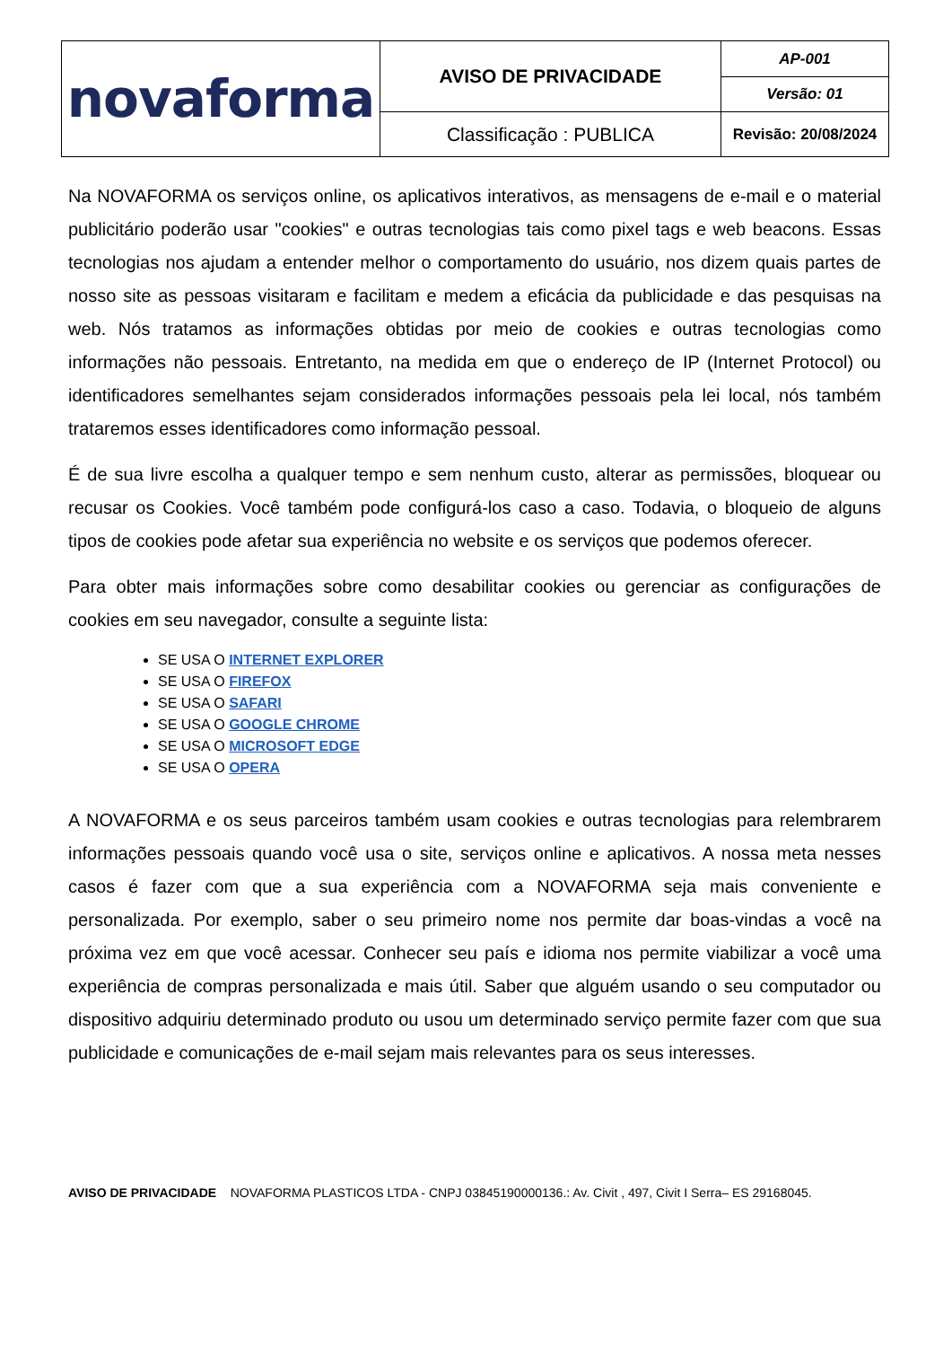| novaforma | AVISO DE PRIVACIDADE | AP-001 |
| | | Versão: 01 |
| | Classificação : PUBLICA | Revisão: 20/08/2024 |
Na NOVAFORMA os serviços online, os aplicativos interativos, as mensagens de e-mail e o material publicitário poderão usar "cookies" e outras tecnologias tais como pixel tags e web beacons. Essas tecnologias nos ajudam a entender melhor o comportamento do usuário, nos dizem quais partes de nosso site as pessoas visitaram e facilitam e medem a eficácia da publicidade e das pesquisas na web. Nós tratamos as informações obtidas por meio de cookies e outras tecnologias como informações não pessoais. Entretanto, na medida em que o endereço de IP (Internet Protocol) ou identificadores semelhantes sejam considerados informações pessoais pela lei local, nós também trataremos esses identificadores como informação pessoal.
É de sua livre escolha a qualquer tempo e sem nenhum custo, alterar as permissões, bloquear ou recusar os Cookies. Você também pode configurá-los caso a caso. Todavia, o bloqueio de alguns tipos de cookies pode afetar sua experiência no website e os serviços que podemos oferecer.
Para obter mais informações sobre como desabilitar cookies ou gerenciar as configurações de cookies em seu navegador, consulte a seguinte lista:
SE USA O INTERNET EXPLORER
SE USA O FIREFOX
SE USA O SAFARI
SE USA O GOOGLE CHROME
SE USA O MICROSOFT EDGE
SE USA O OPERA
A NOVAFORMA e os seus parceiros também usam cookies e outras tecnologias para relembrarem informações pessoais quando você usa o site, serviços online e aplicativos. A nossa meta nesses casos é fazer com que a sua experiência com a NOVAFORMA seja mais conveniente e personalizada. Por exemplo, saber o seu primeiro nome nos permite dar boas-vindas a você na próxima vez em que você acessar. Conhecer seu país e idioma nos permite viabilizar a você uma experiência de compras personalizada e mais útil. Saber que alguém usando o seu computador ou dispositivo adquiriu determinado produto ou usou um determinado serviço permite fazer com que sua publicidade e comunicações de e-mail sejam mais relevantes para os seus interesses.
AVISO DE PRIVACIDADE NOVAFORMA PLASTICOS LTDA - CNPJ 03845190000136.: Av. Civit , 497, Civit I Serra– ES 29168045.